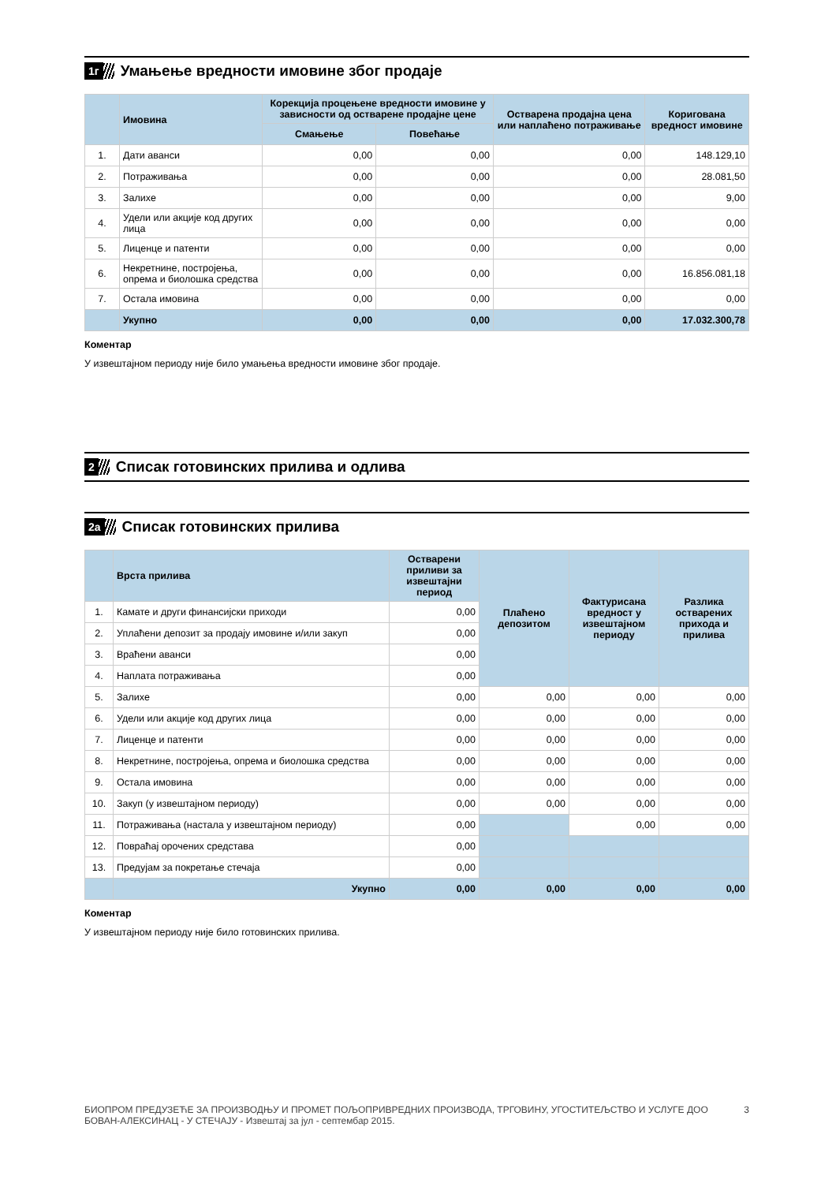1г Умањење вредности имовине због продаје
| | Имовина | Корекција процењене вредности имовине у зависности од остварене продајне цене | | Остварена продајна цена или наплаћено потраживање | Коригована вредност имовине |
| --- | --- | --- | --- | --- | --- |
| | | Смањење | Повећање | | |
| 1. | Дати аванси | 0,00 | 0,00 | 0,00 | 148.129,10 |
| 2. | Потраживања | 0,00 | 0,00 | 0,00 | 28.081,50 |
| 3. | Залихе | 0,00 | 0,00 | 0,00 | 9,00 |
| 4. | Удели или акције код других лица | 0,00 | 0,00 | 0,00 | 0,00 |
| 5. | Лиценце и патенти | 0,00 | 0,00 | 0,00 | 0,00 |
| 6. | Некретнине, постројења, опрема и биолошка средства | 0,00 | 0,00 | 0,00 | 16.856.081,18 |
| 7. | Остала имовина | 0,00 | 0,00 | 0,00 | 0,00 |
| | Укупно | 0,00 | 0,00 | 0,00 | 17.032.300,78 |
Коментар
У извештајном периоду није било умањења вредности имовине због продаје.
2 Списак готовинских прилива и одлива
2а Списак готовинских прилива
| | Врста прилива | Остварени приливи за извештајни период | Плаћено депозитом | Фактурисана вредност у извештајном периоду | Разлика остварених прихода и прилива |
| --- | --- | --- | --- | --- | --- |
| 1. | Камате и други финансијски приходи | 0,00 | | | |
| 2. | Уплаћени депозит за продају имовине и/или закуп | 0,00 | | | |
| 3. | Враћени аванси | 0,00 | | | |
| 4. | Наплата потраживања | 0,00 | | | |
| 5. | Залихе | 0,00 | 0,00 | 0,00 | 0,00 |
| 6. | Удели или акције код других лица | 0,00 | 0,00 | 0,00 | 0,00 |
| 7. | Лиценце и патенти | 0,00 | 0,00 | 0,00 | 0,00 |
| 8. | Некретнине, постројења, опрема и биолошка средства | 0,00 | 0,00 | 0,00 | 0,00 |
| 9. | Остала имовина | 0,00 | 0,00 | 0,00 | 0,00 |
| 10. | Закуп (у извештајном периоду) | 0,00 | 0,00 | 0,00 | 0,00 |
| 11. | Потраживања (настала у извештајном периоду) | 0,00 | | 0,00 | 0,00 |
| 12. | Повраћај орочених средстава | 0,00 | | | |
| 13. | Предујам за покретање стечаја | 0,00 | | | |
| | Укупно | 0,00 | 0,00 | 0,00 | 0,00 |
Коментар
У извештајном периоду није било готовинских прилива.
БИОПРОМ ПРЕДУЗЕЋЕ ЗА ПРОИЗВОДЊУ И ПРОМЕТ ПОЉОПРИВРЕДНИХ ПРОИЗВОДА, ТРГОВИНУ, УГОСТИТЕЉСТВО И УСЛУГЕ ДОО БОВАН-АЛЕКСИНАЦ - У СТЕЧАЈУ - Извештај за јул - септембар 2015. 3